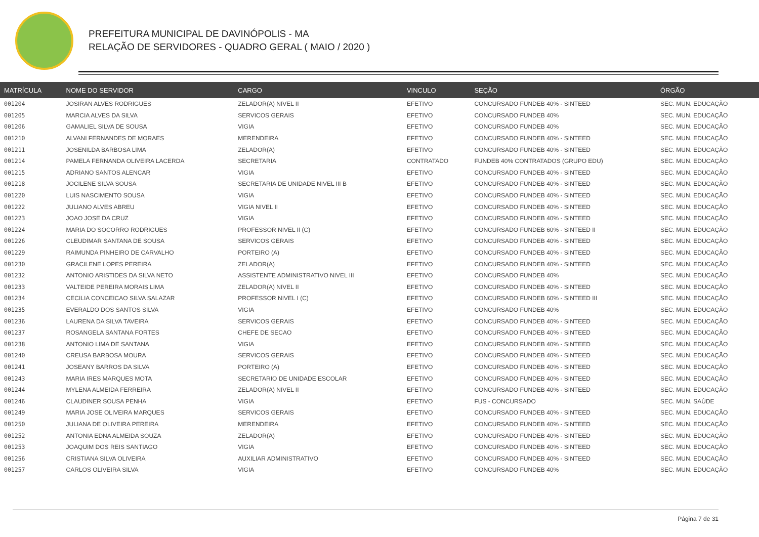PREFEITURA MUNICIPAL DE DAVINÓPOLIS - MA
RELAÇÃO DE SERVIDORES - QUADRO GERAL ( MAIO / 2020 )
| MATRÍCULA | NOME DO SERVIDOR | CARGO | VINCULO | SEÇÃO | ÓRGÃO |
| --- | --- | --- | --- | --- | --- |
| 001204 | JOSIRAN ALVES RODRIGUES | ZELADOR(A) NIVEL II | EFETIVO | CONCURSADO FUNDEB 40% - SINTEED | SEC. MUN. EDUCAÇÃO |
| 001205 | MARCIA ALVES DA SILVA | SERVICOS GERAIS | EFETIVO | CONCURSADO FUNDEB 40% | SEC. MUN. EDUCAÇÃO |
| 001206 | GAMALIEL SILVA DE SOUSA | VIGIA | EFETIVO | CONCURSADO FUNDEB 40% | SEC. MUN. EDUCAÇÃO |
| 001210 | ALVANI FERNANDES DE MORAES | MERENDEIRA | EFETIVO | CONCURSADO FUNDEB 40% - SINTEED | SEC. MUN. EDUCAÇÃO |
| 001211 | JOSENILDA BARBOSA LIMA | ZELADOR(A) | EFETIVO | CONCURSADO FUNDEB 40% - SINTEED | SEC. MUN. EDUCAÇÃO |
| 001214 | PAMELA FERNANDA OLIVEIRA LACERDA | SECRETARIA | CONTRATADO | FUNDEB 40% CONTRATADOS (GRUPO EDU) | SEC. MUN. EDUCAÇÃO |
| 001215 | ADRIANO SANTOS ALENCAR | VIGIA | EFETIVO | CONCURSADO FUNDEB 40% - SINTEED | SEC. MUN. EDUCAÇÃO |
| 001218 | JOCILENE SILVA SOUSA | SECRETARIA DE UNIDADE NIVEL III B | EFETIVO | CONCURSADO FUNDEB 40% - SINTEED | SEC. MUN. EDUCAÇÃO |
| 001220 | LUIS NASCIMENTO SOUSA | VIGIA | EFETIVO | CONCURSADO FUNDEB 40% - SINTEED | SEC. MUN. EDUCAÇÃO |
| 001222 | JULIANO ALVES ABREU | VIGIA NIVEL II | EFETIVO | CONCURSADO FUNDEB 40% - SINTEED | SEC. MUN. EDUCAÇÃO |
| 001223 | JOAO JOSE DA CRUZ | VIGIA | EFETIVO | CONCURSADO FUNDEB 40% - SINTEED | SEC. MUN. EDUCAÇÃO |
| 001224 | MARIA DO SOCORRO RODRIGUES | PROFESSOR NIVEL II (C) | EFETIVO | CONCURSADO FUNDEB 60% - SINTEED II | SEC. MUN. EDUCAÇÃO |
| 001226 | CLEUDIMAR SANTANA DE SOUSA | SERVICOS GERAIS | EFETIVO | CONCURSADO FUNDEB 40% - SINTEED | SEC. MUN. EDUCAÇÃO |
| 001229 | RAIMUNDA PINHEIRO DE CARVALHO | PORTEIRO (A) | EFETIVO | CONCURSADO FUNDEB 40% - SINTEED | SEC. MUN. EDUCAÇÃO |
| 001230 | GRACILENE LOPES PEREIRA | ZELADOR(A) | EFETIVO | CONCURSADO FUNDEB 40% - SINTEED | SEC. MUN. EDUCAÇÃO |
| 001232 | ANTONIO ARISTIDES DA SILVA NETO | ASSISTENTE ADMINISTRATIVO NIVEL III | EFETIVO | CONCURSADO FUNDEB 40% | SEC. MUN. EDUCAÇÃO |
| 001233 | VALTEIDE PEREIRA MORAIS LIMA | ZELADOR(A) NIVEL II | EFETIVO | CONCURSADO FUNDEB 40% - SINTEED | SEC. MUN. EDUCAÇÃO |
| 001234 | CECILIA CONCEICAO SILVA SALAZAR | PROFESSOR NIVEL I (C) | EFETIVO | CONCURSADO FUNDEB 60% - SINTEED III | SEC. MUN. EDUCAÇÃO |
| 001235 | EVERALDO DOS SANTOS SILVA | VIGIA | EFETIVO | CONCURSADO FUNDEB 40% | SEC. MUN. EDUCAÇÃO |
| 001236 | LAURENA DA SILVA TAVEIRA | SERVICOS GERAIS | EFETIVO | CONCURSADO FUNDEB 40% - SINTEED | SEC. MUN. EDUCAÇÃO |
| 001237 | ROSANGELA SANTANA FORTES | CHEFE DE SECAO | EFETIVO | CONCURSADO FUNDEB 40% - SINTEED | SEC. MUN. EDUCAÇÃO |
| 001238 | ANTONIO LIMA DE SANTANA | VIGIA | EFETIVO | CONCURSADO FUNDEB 40% - SINTEED | SEC. MUN. EDUCAÇÃO |
| 001240 | CREUSA BARBOSA MOURA | SERVICOS GERAIS | EFETIVO | CONCURSADO FUNDEB 40% - SINTEED | SEC. MUN. EDUCAÇÃO |
| 001241 | JOSEANY BARROS DA SILVA | PORTEIRO (A) | EFETIVO | CONCURSADO FUNDEB 40% - SINTEED | SEC. MUN. EDUCAÇÃO |
| 001243 | MARIA IRES MARQUES MOTA | SECRETARIO DE UNIDADE ESCOLAR | EFETIVO | CONCURSADO FUNDEB 40% - SINTEED | SEC. MUN. EDUCAÇÃO |
| 001244 | MYLENA ALMEIDA FERREIRA | ZELADOR(A) NIVEL II | EFETIVO | CONCURSADO FUNDEB 40% - SINTEED | SEC. MUN. EDUCAÇÃO |
| 001246 | CLAUDINER SOUSA PENHA | VIGIA | EFETIVO | FUS - CONCURSADO | SEC. MUN. SAÚDE |
| 001249 | MARIA JOSE OLIVEIRA MARQUES | SERVICOS GERAIS | EFETIVO | CONCURSADO FUNDEB 40% - SINTEED | SEC. MUN. EDUCAÇÃO |
| 001250 | JULIANA DE OLIVEIRA PEREIRA | MERENDEIRA | EFETIVO | CONCURSADO FUNDEB 40% - SINTEED | SEC. MUN. EDUCAÇÃO |
| 001252 | ANTONIA EDNA ALMEIDA SOUZA | ZELADOR(A) | EFETIVO | CONCURSADO FUNDEB 40% - SINTEED | SEC. MUN. EDUCAÇÃO |
| 001253 | JOAQUIM DOS REIS SANTIAGO | VIGIA | EFETIVO | CONCURSADO FUNDEB 40% - SINTEED | SEC. MUN. EDUCAÇÃO |
| 001256 | CRISTIANA SILVA OLIVEIRA | AUXILIAR ADMINISTRATIVO | EFETIVO | CONCURSADO FUNDEB 40% - SINTEED | SEC. MUN. EDUCAÇÃO |
| 001257 | CARLOS OLIVEIRA SILVA | VIGIA | EFETIVO | CONCURSADO FUNDEB 40% | SEC. MUN. EDUCAÇÃO |
Página 7 de 31